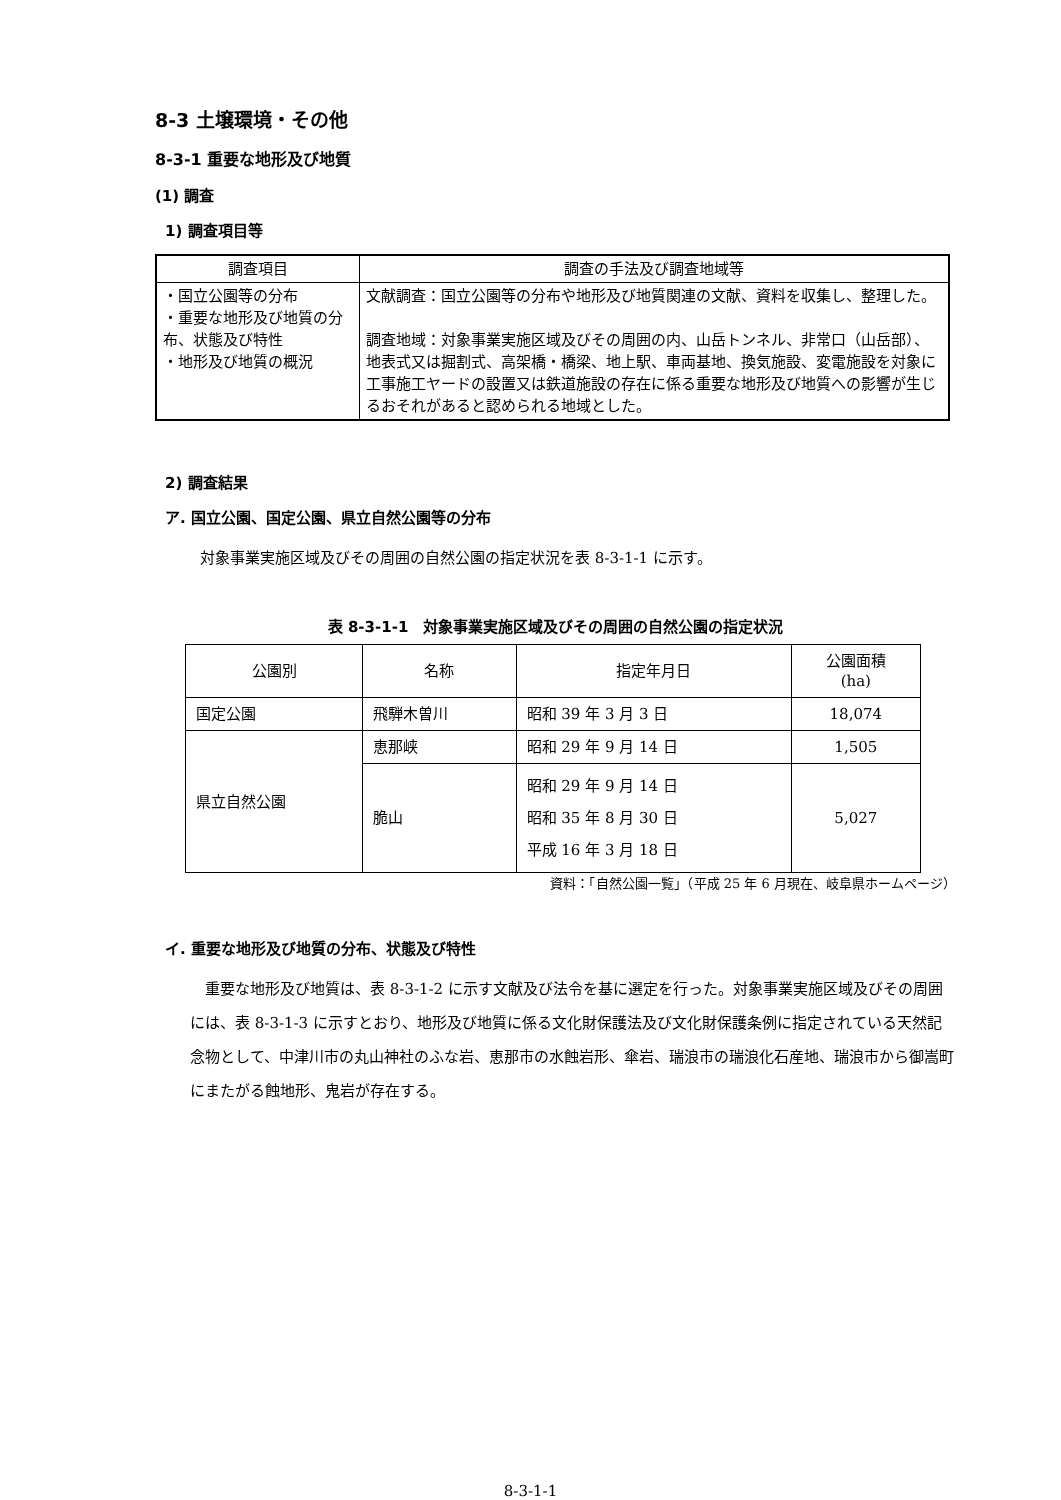8-3 土壌環境・その他
8-3-1 重要な地形及び地質
(1) 調査
1) 調査項目等
| 調査項目 | 調査の手法及び調査地域等 |
| --- | --- |
| ・国立公園等の分布 ・重要な地形及び地質の分布、状態及び特性 ・地形及び地質の概況 | 文献調査：国立公園等の分布や地形及び地質関連の文献、資料を収集し、整理した。 調査地域：対象事業実施区域及びその周囲の内、山岳トンネル、非常口（山岳部）、地表式又は掘割式、高架橋・橋梁、地上駅、車両基地、換気施設、変電施設を対象に工事施工ヤードの設置又は鉄道施設の存在に係る重要な地形及び地質への影響が生じるおそれがあると認められる地域とした。 |
2) 調査結果
ア. 国立公園、国定公園、県立自然公園等の分布
対象事業実施区域及びその周囲の自然公園の指定状況を表 8-3-1-1 に示す。
表 8-3-1-1　対象事業実施区域及びその周囲の自然公園の指定状況
| 公園別 | 名称 | 指定年月日 | 公園面積 (ha) |
| 国定公園 | 飛騨木曽川 | 昭和 39 年 3 月 3 日 | 18,074 |
| 県立自然公園 | 恵那峡 | 昭和 29 年 9 月 14 日 | 1,505 |
| | 脆山 | 昭和 29 年 9 月 14 日 昭和 35 年 8 月 30 日 平成 16 年 3 月 18 日 | 5,027 |
資料：「自然公園一覧」（平成 25 年 6 月現在、岐阜県ホームページ）
イ. 重要な地形及び地質の分布、状態及び特性
重要な地形及び地質は、表 8-3-1-2 に示す文献及び法令を基に選定を行った。対象事業実施区域及びその周囲には、表 8-3-1-3 に示すとおり、地形及び地質に係る文化財保護法及び文化財保護条例に指定されている天然記念物として、中津川市の丸山神社のふな岩、恵那市の水蝕岩形、傘岩、瑞浪市の瑞浪化石産地、瑞浪市から御嵩町にまたがる蝕地形、鬼岩が存在する。
8-3-1-1